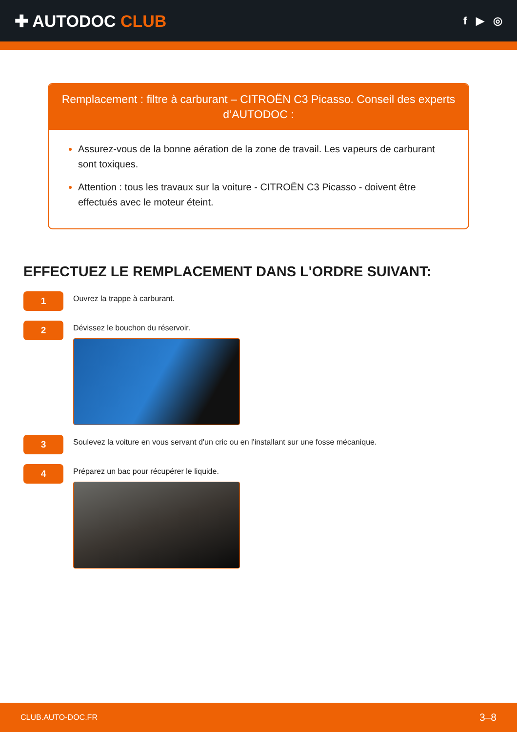✚ AUTODOC CLUB
f ▶ ◎
Remplacement : filtre à carburant – CITROËN C3 Picasso. Conseil des experts d’AUTODOC :
Assurez-vous de la bonne aération de la zone de travail. Les vapeurs de carburant sont toxiques.
Attention : tous les travaux sur la voiture - CITROËN C3 Picasso - doivent être effectués avec le moteur éteint.
EFFECTUEZ LE REMPLACEMENT DANS L'ORDRE SUIVANT:
1
Ouvrez la trappe à carburant.
2
Dévissez le bouchon du réservoir.
3
Soulevez la voiture en vous servant d'un cric ou en l'installant sur une fosse mécanique.
4
Préparez un bac pour récupérer le liquide.
CLUB.AUTO-DOC.FR 3–8